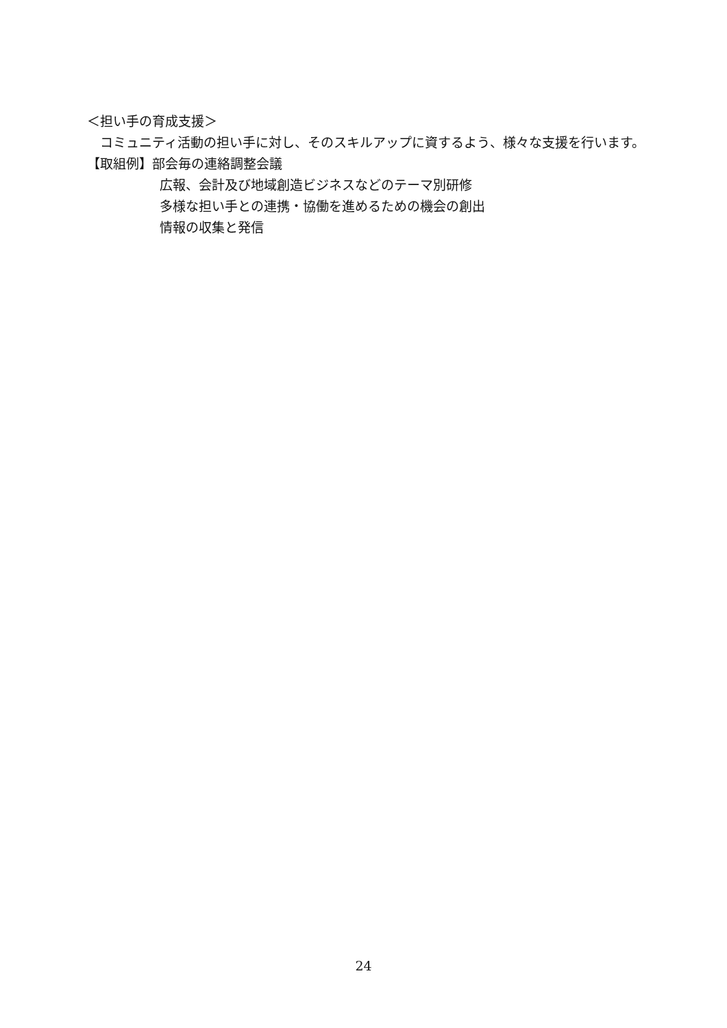＜担い手の育成支援＞
　コミュニティ活動の担い手に対し、そのスキルアップに資するよう、様々な支援を行います。
【取組例】部会毎の連絡調整会議
広報、会計及び地域創造ビジネスなどのテーマ別研修
多様な担い手との連携・協働を進めるための機会の創出
情報の収集と発信
24